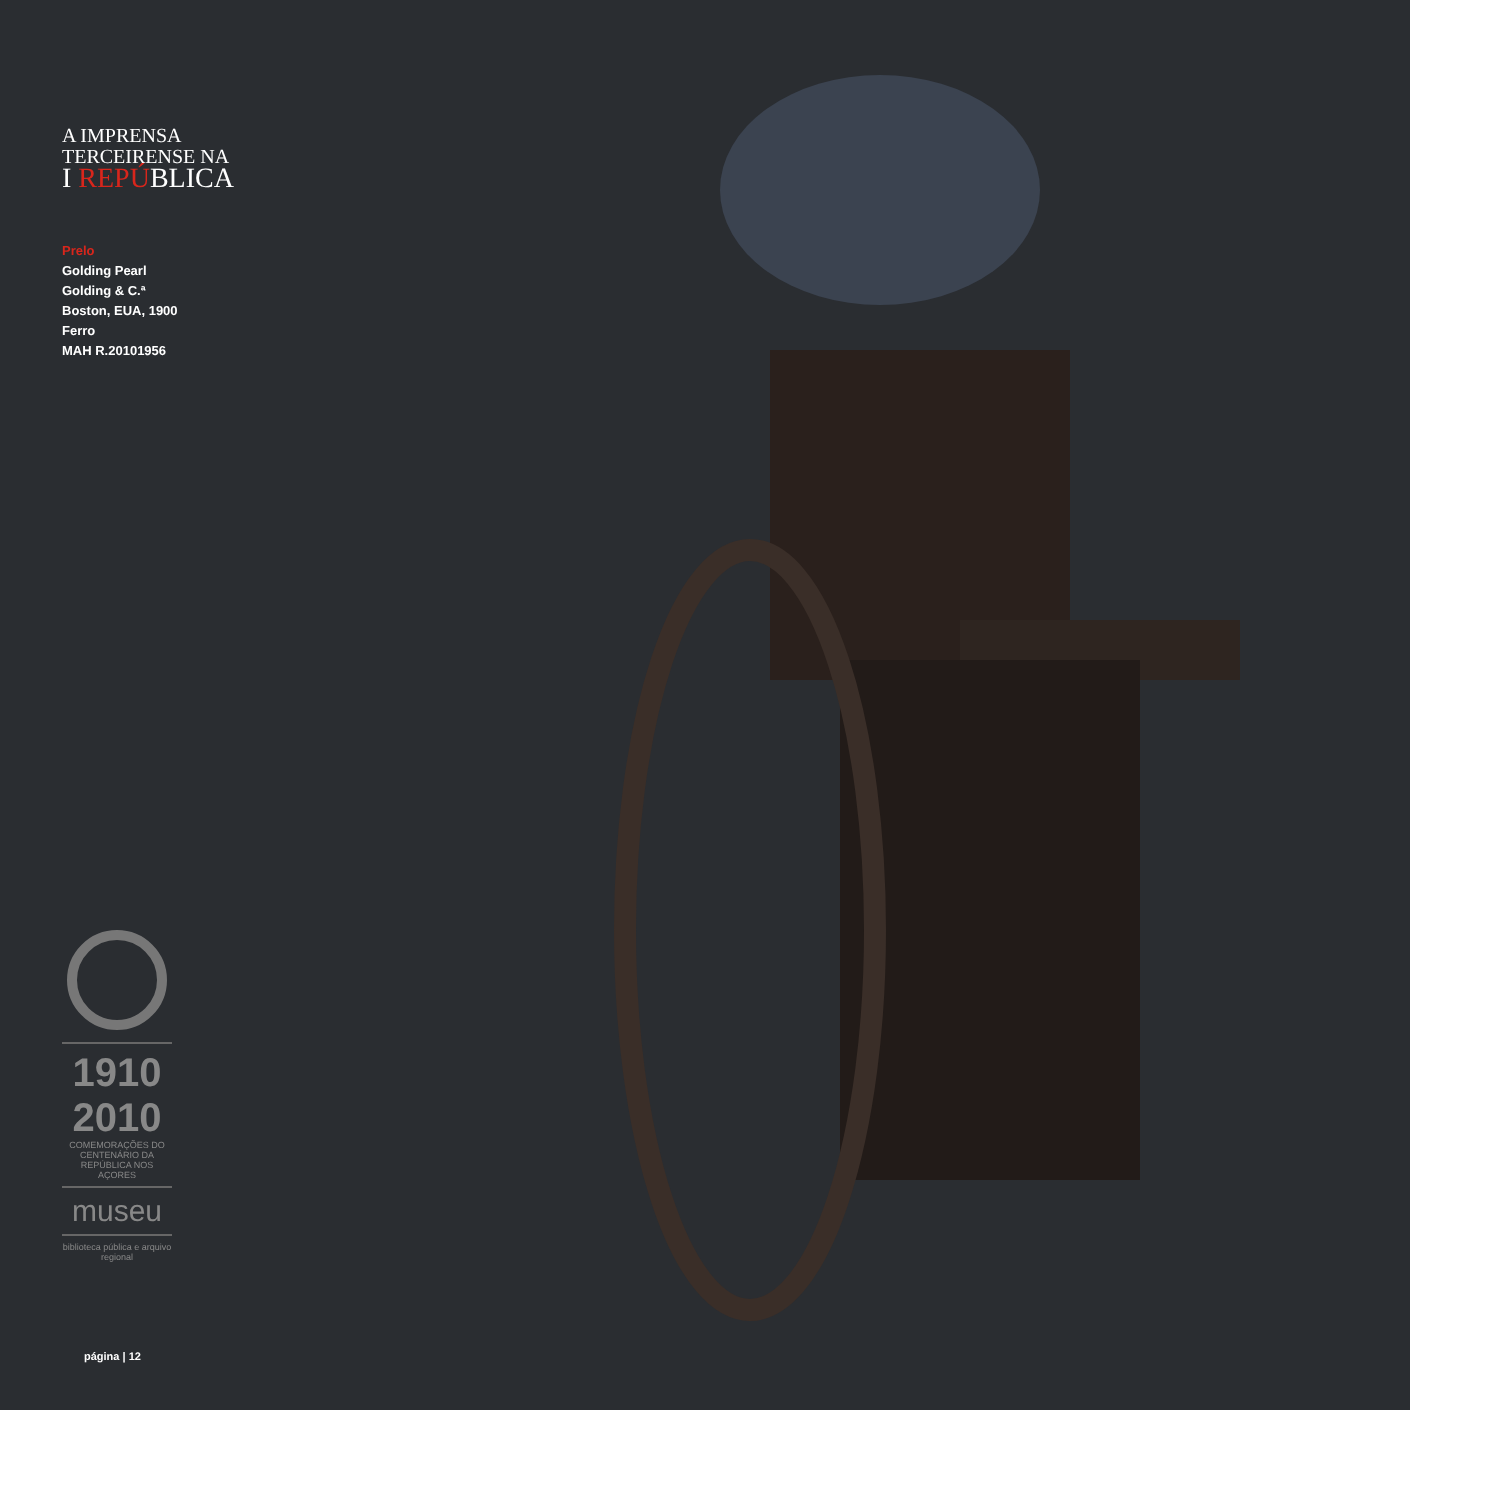A IMPRENSA
TERCEIRENSE NA
I REPÚBLICA
Prelo
Golding Pearl
Golding & C.ª
Boston, EUA, 1900
Ferro
MAH R.20101956
1910
2010
COMEMORAÇÕES DO CENTENÁRIO DA REPÚBLICA NOS AÇORES
museu
biblioteca pública e arquivo regional
página | 12